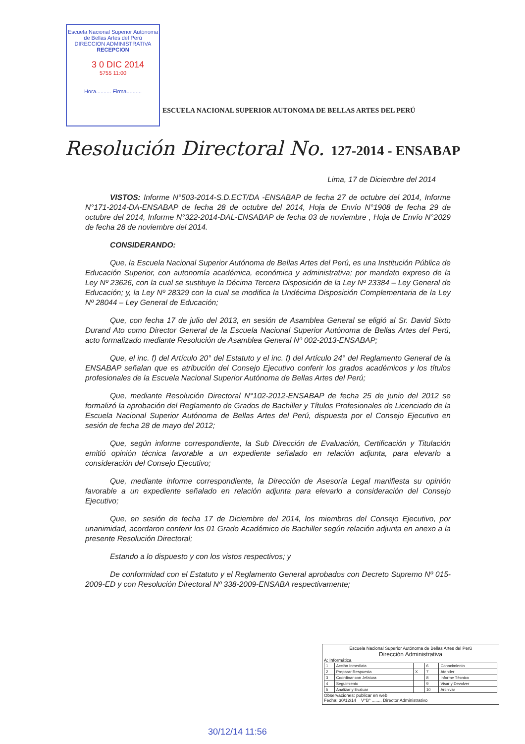Escuela Nacional Superior Autónoma
de Bellas Artes del Perú
DIRECCION ADMINISTRATIVA
RECEPCION
3 0 DIC 2014
5755 11:00
Hora.......... Firma..........
ESCUELA NACIONAL SUPERIOR AUTONOMA DE BELLAS ARTES DEL PERÚ
Resolución Directoral No. 127-2014 - ENSABAP
Lima, 17 de Diciembre del 2014
VISTOS: Informe N°503-2014-S.D.ECT/DA -ENSABAP de fecha 27 de octubre del 2014, Informe N°171-2014-DA-ENSABAP de fecha 28 de octubre del 2014, Hoja de Envío N°1908 de fecha 29 de octubre del 2014, Informe N°322-2014-DAL-ENSABAP de fecha 03 de noviembre , Hoja de Envío N°2029 de fecha 28 de noviembre del 2014.
CONSIDERANDO:
Que, la Escuela Nacional Superior Autónoma de Bellas Artes del Perú, es una Institución Pública de Educación Superior, con autonomía académica, económica y administrativa; por mandato expreso de la Ley Nº 23626, con la cual se sustituye la Décima Tercera Disposición de la Ley Nº 23384 – Ley General de Educación; y, la Ley Nº 28329 con la cual se modifica la Undécima Disposición Complementaria de la Ley Nº 28044 – Ley General de Educación;
Que, con fecha 17 de julio del 2013, en sesión de Asamblea General se eligió al Sr. David Sixto Durand Ato como Director General de la Escuela Nacional Superior Autónoma de Bellas Artes del Perú, acto formalizado mediante Resolución de Asamblea General Nº 002-2013-ENSABAP;
Que, el inc. f) del Artículo 20° del Estatuto y el inc. f) del Artículo 24° del Reglamento General de la ENSABAP señalan que es atribución del Consejo Ejecutivo conferir los grados académicos y los títulos profesionales de la Escuela Nacional Superior Autónoma de Bellas Artes del Perú;
Que, mediante Resolución Directoral N°102-2012-ENSABAP de fecha 25 de junio del 2012 se formalizó la aprobación del Reglamento de Grados de Bachiller y Títulos Profesionales de Licenciado de la Escuela Nacional Superior Autónoma de Bellas Artes del Perú, dispuesta por el Consejo Ejecutivo en sesión de fecha 28 de mayo del 2012;
Que, según informe correspondiente, la Sub Dirección de Evaluación, Certificación y Titulación emitió opinión técnica favorable a un expediente señalado en relación adjunta, para elevarlo a consideración del Consejo Ejecutivo;
Que, mediante informe correspondiente, la Dirección de Asesoría Legal manifiesta su opinión favorable a un expediente señalado en relación adjunta para elevarlo a consideración del Consejo Ejecutivo;
Que, en sesión de fecha 17 de Diciembre del 2014, los miembros del Consejo Ejecutivo, por unanimidad, acordaron conferir los 01 Grado Académico de Bachiller según relación adjunta en anexo a la presente Resolución Directoral;
Estando a lo dispuesto y con los vistos respectivos; y
De conformidad con el Estatuto y el Reglamento General aprobados con Decreto Supremo Nº 015-2009-ED y con Resolución Directoral Nº 338-2009-ENSABA respectivamente;
Escuela Nacional Superior Autónoma de Bellas Artes del Perú
Dirección Administrativa
A: Informática
| 1 | Acción Inmediata | | 6 | Conocimiento |
| 2 | Preparar Respuesta | X | 7 | Atender |
| 3 | Coordinar con Jefatura | | 8 | Informe Técnico |
| 4 | Seguimiento | | 9 | Visar y Devolver |
| 5 | Analizar y Evaluar | | 10 | Archivar |
Observaciones: publicar en web
Fecha: 30/12/14 V°B° ........ Director Administrativo
30/12/14 11:56